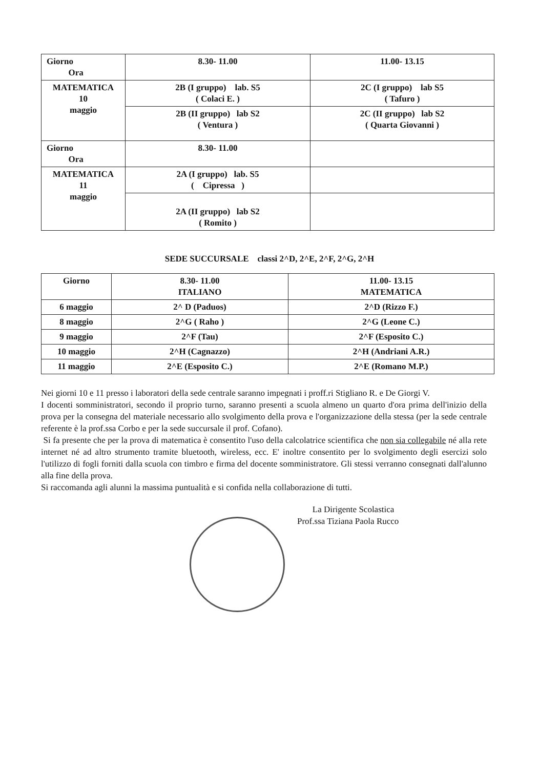| Giorno Ora | 8.30- 11.00 | 11.00- 13.15 |
| MATEMATICA 10 maggio | 2B (I gruppo) lab. S5 ( Colaci E. ) | 2C (I gruppo) lab S5 ( Tafuro ) |
| | 2B (II gruppo) lab S2 ( Ventura ) | 2C (II gruppo) lab S2 ( Quarta Giovanni ) |
| Giorno Ora | 8.30- 11.00 | |
| MATEMATICA 11 maggio | 2A (I gruppo) lab. S5 ( Cipressa ) | |
| | 2A (II gruppo) lab S2 ( Romito ) | |
SEDE SUCCURSALE classi 2^D, 2^E, 2^F, 2^G, 2^H
| Giorno | 8.30- 11.00 ITALIANO | 11.00- 13.15 MATEMATICA |
| --- | --- | --- |
| 6 maggio | 2^ D (Paduos) | 2^D (Rizzo F.) |
| 8 maggio | 2^G ( Raho ) | 2^G (Leone C.) |
| 9 maggio | 2^F (Tau) | 2^F (Esposito C.) |
| 10 maggio | 2^H (Cagnazzo) | 2^H (Andriani A.R.) |
| 11 maggio | 2^E (Esposito C.) | 2^E (Romano M.P.) |
Nei giorni 10 e 11 presso i laboratori della sede centrale saranno impegnati i proff.ri Stigliano R. e De Giorgi V.
I docenti somministratori, secondo il proprio turno, saranno presenti a scuola almeno un quarto d'ora prima dell'inizio della prova per la consegna del materiale necessario allo svolgimento della prova e l'organizzazione della stessa (per la sede centrale referente è la prof.ssa Corbo e per la sede succursale il prof. Cofano).
Si fa presente che per la prova di matematica è consentito l'uso della calcolatrice scientifica che non sia collegabile né alla rete internet né ad altro strumento tramite bluetooth, wireless, ecc. E' inoltre consentito per lo svolgimento degli esercizi solo l'utilizzo di fogli forniti dalla scuola con timbro e firma del docente somministratore. Gli stessi verranno consegnati dall'alunno alla fine della prova.
Si raccomanda agli alunni la massima puntualità e si confida nella collaborazione di tutti.
La Dirigente Scolastica
Prof.ssa Tiziana Paola Rucco